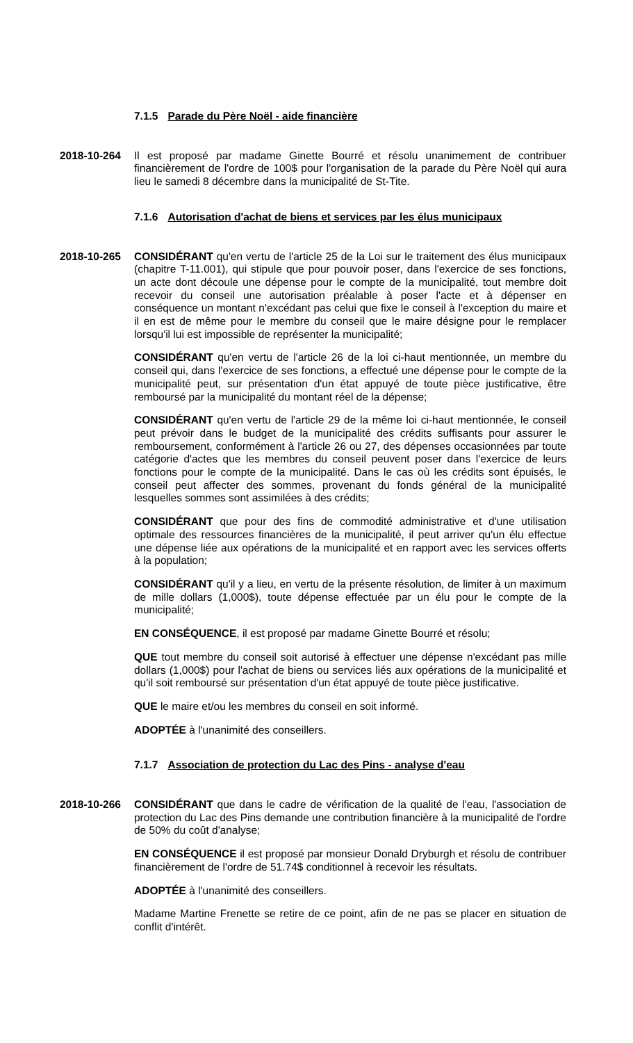7.1.5 Parade du Père Noël - aide financière
2018-10-264 Il est proposé par madame Ginette Bourré et résolu unanimement de contribuer financièrement de l'ordre de 100$ pour l'organisation de la parade du Père Noël qui aura lieu le samedi 8 décembre dans la municipalité de St-Tite.
7.1.6 Autorisation d'achat de biens et services par les élus municipaux
2018-10-265 CONSIDÉRANT qu'en vertu de l'article 25 de la Loi sur le traitement des élus municipaux (chapitre T-11.001), qui stipule que pour pouvoir poser, dans l'exercice de ses fonctions, un acte dont découle une dépense pour le compte de la municipalité, tout membre doit recevoir du conseil une autorisation préalable à poser l'acte et à dépenser en conséquence un montant n'excédant pas celui que fixe le conseil à l'exception du maire et il en est de même pour le membre du conseil que le maire désigne pour le remplacer lorsqu'il lui est impossible de représenter la municipalité;
CONSIDÉRANT qu'en vertu de l'article 26 de la loi ci-haut mentionnée, un membre du conseil qui, dans l'exercice de ses fonctions, a effectué une dépense pour le compte de la municipalité peut, sur présentation d'un état appuyé de toute pièce justificative, être remboursé par la municipalité du montant réel de la dépense;
CONSIDÉRANT qu'en vertu de l'article 29 de la même loi ci-haut mentionnée, le conseil peut prévoir dans le budget de la municipalité des crédits suffisants pour assurer le remboursement, conformément à l'article 26 ou 27, des dépenses occasionnées par toute catégorie d'actes que les membres du conseil peuvent poser dans l'exercice de leurs fonctions pour le compte de la municipalité. Dans le cas où les crédits sont épuisés, le conseil peut affecter des sommes, provenant du fonds général de la municipalité lesquelles sommes sont assimilées à des crédits;
CONSIDÉRANT que pour des fins de commodité administrative et d'une utilisation optimale des ressources financières de la municipalité, il peut arriver qu'un élu effectue une dépense liée aux opérations de la municipalité et en rapport avec les services offerts à la population;
CONSIDÉRANT qu'il y a lieu, en vertu de la présente résolution, de limiter à un maximum de mille dollars (1,000$), toute dépense effectuée par un élu pour le compte de la municipalité;
EN CONSÉQUENCE, il est proposé par madame Ginette Bourré et résolu;
QUE tout membre du conseil soit autorisé à effectuer une dépense n'excédant pas mille dollars (1,000$) pour l'achat de biens ou services liés aux opérations de la municipalité et qu'il soit remboursé sur présentation d'un état appuyé de toute pièce justificative.
QUE le maire et/ou les membres du conseil en soit informé.
ADOPTÉE à l'unanimité des conseillers.
7.1.7 Association de protection du Lac des Pins - analyse d'eau
2018-10-266 CONSIDÉRANT que dans le cadre de vérification de la qualité de l'eau, l'association de protection du Lac des Pins demande une contribution financière à la municipalité de l'ordre de 50% du coût d'analyse;
EN CONSÉQUENCE il est proposé par monsieur Donald Dryburgh et résolu de contribuer financièrement de l'ordre de 51.74$ conditionnel à recevoir les résultats.
ADOPTÉE à l'unanimité des conseillers.
Madame Martine Frenette se retire de ce point, afin de ne pas se placer en situation de conflit d'intérêt.